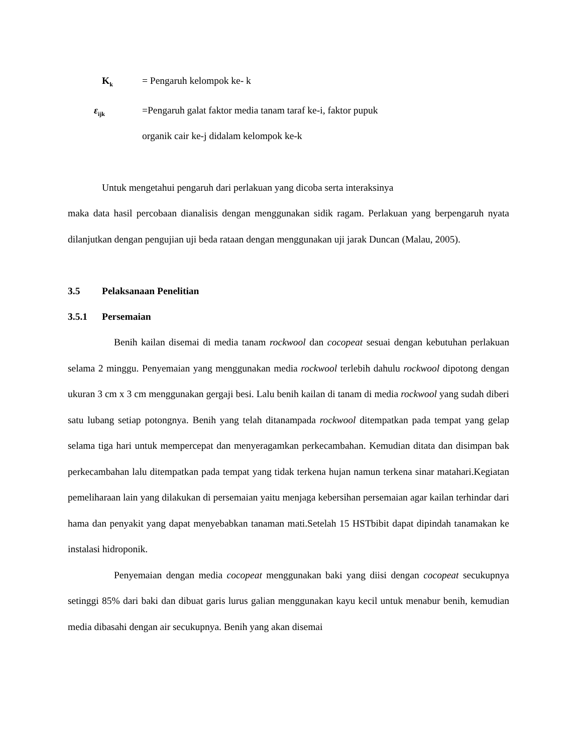K<sub>k</sub>
= Pengaruh kelompok ke- k
ε<sub>ijk</sub>
=Pengaruh galat faktor media tanam taraf ke-i, faktor pupuk
organik cair ke-j didalam kelompok ke-k
Untuk mengetahui pengaruh dari perlakuan yang dicoba serta interaksinya
maka data hasil percobaan dianalisis dengan menggunakan sidik ragam. Perlakuan yang berpengaruh nyata dilanjutkan dengan pengujian uji beda rataan dengan menggunakan uji jarak Duncan (Malau, 2005).
3.5 Pelaksanaan Penelitian
3.5.1 Persemaian
Benih kailan disemai di media tanam rockwool dan cocopeat sesuai dengan kebutuhan perlakuan selama 2 minggu. Penyemaian yang menggunakan media rockwool terlebih dahulu rockwool dipotong dengan ukuran 3 cm x 3 cm menggunakan gergaji besi. Lalu benih kailan di tanam di media rockwool yang sudah diberi satu lubang setiap potongnya. Benih yang telah ditanampada rockwool ditempatkan pada tempat yang gelap selama tiga hari untuk mempercepat dan menyeragamkan perkecambahan. Kemudian ditata dan disimpan bak perkecambahan lalu ditempatkan pada tempat yang tidak terkena hujan namun terkena sinar matahari.Kegiatan pemeliharaan lain yang dilakukan di persemaian yaitu menjaga kebersihan persemaian agar kailan terhindar dari hama dan penyakit yang dapat menyebabkan tanaman mati.Setelah 15 HSTbibit dapat dipindah tanamakan ke instalasi hidroponik.
Penyemaian dengan media cocopeat menggunakan baki yang diisi dengan cocopeat secukupnya setinggi 85% dari baki dan dibuat garis lurus galian menggunakan kayu kecil untuk menabur benih, kemudian media dibasahi dengan air secukupnya. Benih yang akan disemai